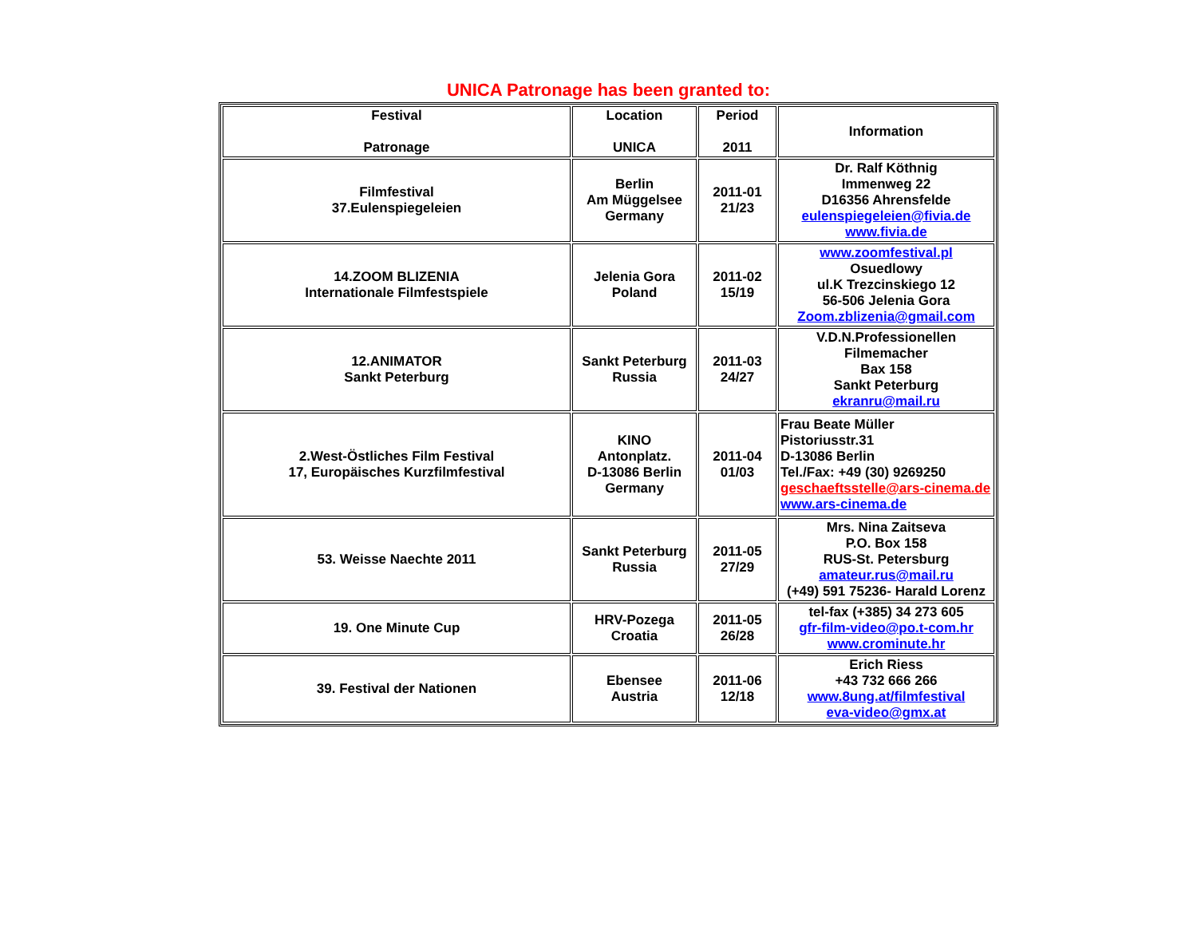UNICA Patronage has been granted to:
| Festival Patronage | Location UNICA | Period 2011 | Information |
| --- | --- | --- | --- |
| Filmfestival 37.Eulenspiegeleien | Berlin Am Müggelsee Germany | 2011-01 21/23 | Dr. Ralf Köthnig Immenweg 22 D16356 Ahrensfelde eulenspiegeleien@fivia.de www.fivia.de |
| 14.ZOOM BLIZENIA Internationale Filmfestspiele | Jelenia Gora Poland | 2011-02 15/19 | www.zoomfestival.pl Osuedlowy ul.K Trezcinskiego 12 56-506 Jelenia Gora Zoom.zblizenia@gmail.com |
| 12.ANIMATOR Sankt Peterburg | Sankt Peterburg Russia | 2011-03 24/27 | V.D.N.Professionellen Filmemacher Bax 158 Sankt Peterburg ekranru@mail.ru |
| 2.West-Östliches Film Festival 17, Europäisches Kurzfilmfestival | KINO Antonplatz. D-13086 Berlin Germany | 2011-04 01/03 | Frau Beate Müller Pistoriusstr.31 D-13086 Berlin Tel./Fax: +49 (30) 9269250 geschaeftsstelle@ars-cinema.de www.ars-cinema.de |
| 53. Weisse Naechte 2011 | Sankt Peterburg Russia | 2011-05 27/29 | Mrs. Nina Zaitseva P.O. Box 158 RUS-St. Petersburg amateur.rus@mail.ru (+49) 591 75236- Harald Lorenz |
| 19. One Minute Cup | HRV-Pozega Croatia | 2011-05 26/28 | tel-fax (+385) 34 273 605 gfr-film-video@po.t-com.hr www.crominute.hr |
| 39. Festival der Nationen | Ebensee Austria | 2011-06 12/18 | Erich Riess +43 732 666 266 www.8ung.at/filmfestival eva-video@gmx.at |